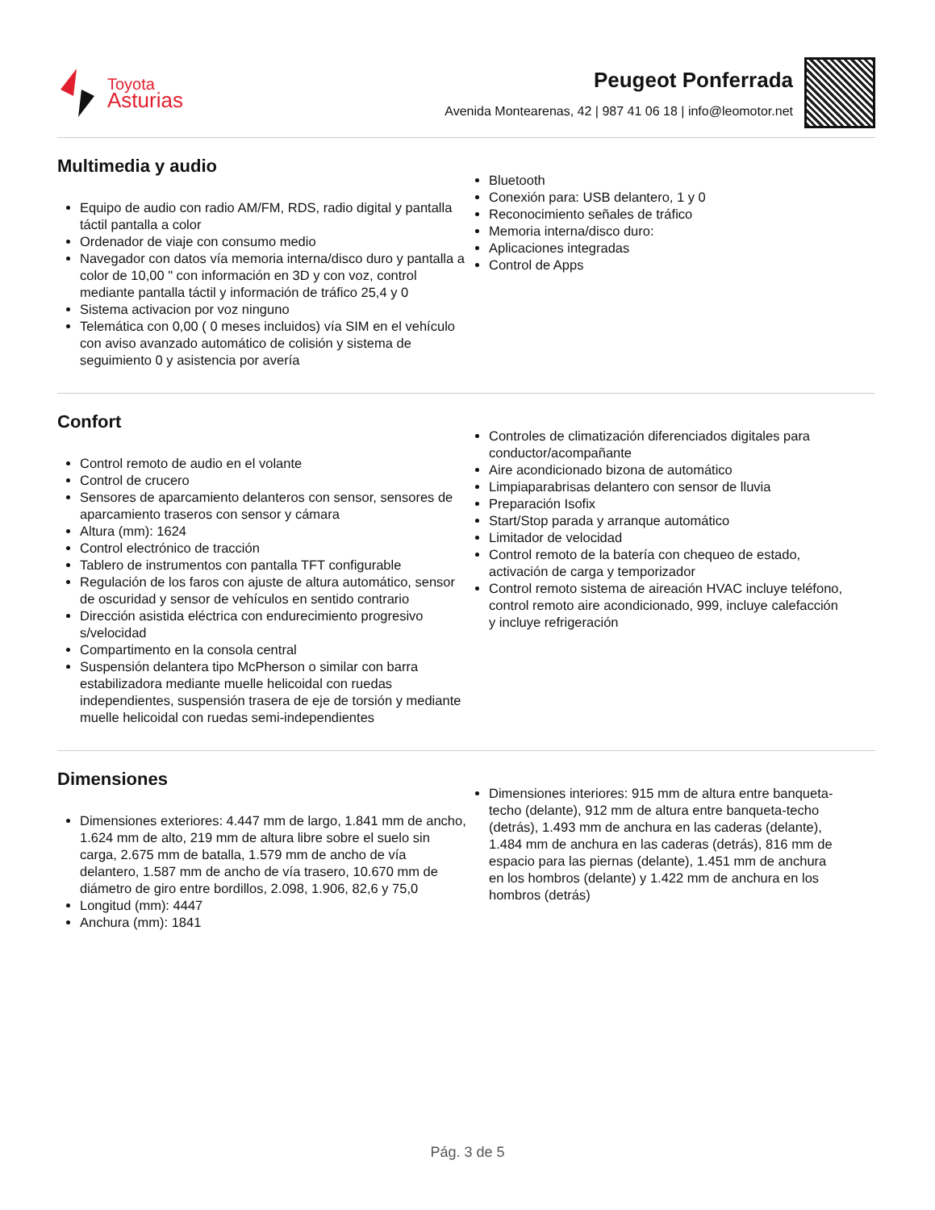Toyota
Asturias
Peugeot Ponferrada
Avenida Montearenas, 42 | 987 41 06 18 | info@leomotor.net
Multimedia y audio
Equipo de audio con radio AM/FM, RDS, radio digital y pantalla táctil pantalla a color
Ordenador de viaje con consumo medio
Navegador con datos vía memoria interna/disco duro y pantalla a color de 10,00 " con información en 3D y con voz, control mediante pantalla táctil y información de tráfico 25,4 y 0
Sistema activacion por voz ninguno
Telemática con 0,00 ( 0 meses incluidos) vía SIM en el vehículo con aviso avanzado automático de colisión y sistema de seguimiento 0 y asistencia por avería
Bluetooth
Conexión para: USB delantero, 1 y 0
Reconocimiento señales de tráfico
Memoria interna/disco duro:
Aplicaciones integradas
Control de Apps
Confort
Control remoto de audio en el volante
Control de crucero
Sensores de aparcamiento delanteros con sensor, sensores de aparcamiento traseros con sensor y cámara
Altura (mm): 1624
Control electrónico de tracción
Tablero de instrumentos con pantalla TFT configurable
Regulación de los faros con ajuste de altura automático, sensor de oscuridad y sensor de vehículos en sentido contrario
Dirección asistida eléctrica con endurecimiento progresivo s/velocidad
Compartimento en la consola central
Suspensión delantera tipo McPherson o similar con barra estabilizadora mediante muelle helicoidal con ruedas independientes, suspensión trasera de eje de torsión y mediante muelle helicoidal con ruedas semi-independientes
Controles de climatización diferenciados digitales para conductor/acompañante
Aire acondicionado bizona de automático
Limpiaparabrisas delantero con sensor de lluvia
Preparación Isofix
Start/Stop parada y arranque automático
Limitador de velocidad
Control remoto de la batería con chequeo de estado, activación de carga y temporizador
Control remoto sistema de aireación HVAC incluye teléfono, control remoto aire acondicionado, 999, incluye calefacción y incluye refrigeración
Dimensiones
Dimensiones exteriores: 4.447 mm de largo, 1.841 mm de ancho, 1.624 mm de alto, 219 mm de altura libre sobre el suelo sin carga, 2.675 mm de batalla, 1.579 mm de ancho de vía delantero, 1.587 mm de ancho de vía trasero, 10.670 mm de diámetro de giro entre bordillos, 2.098, 1.906, 82,6 y 75,0
Longitud (mm): 4447
Anchura (mm): 1841
Dimensiones interiores: 915 mm de altura entre banqueta-techo (delante), 912 mm de altura entre banqueta-techo (detrás), 1.493 mm de anchura en las caderas (delante), 1.484 mm de anchura en las caderas (detrás), 816 mm de espacio para las piernas (delante), 1.451 mm de anchura en los hombros (delante) y 1.422 mm de anchura en los hombros (detrás)
Pág. 3 de 5